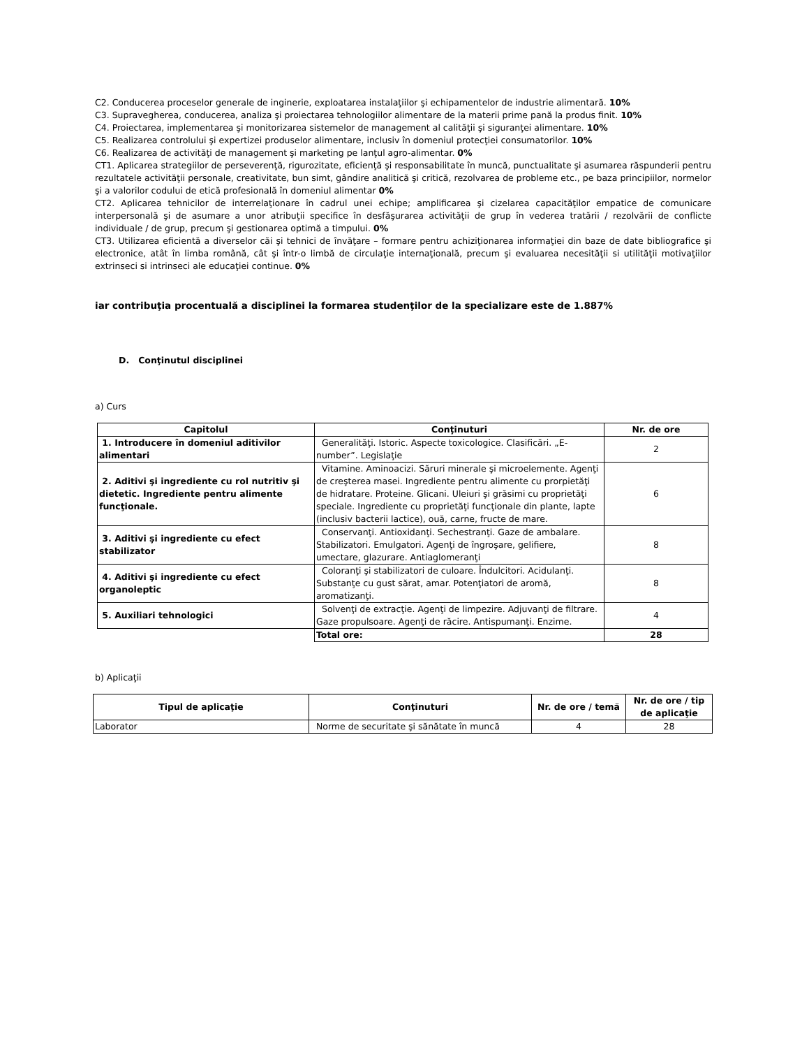C2. Conducerea proceselor generale de inginerie, exploatarea instalaţiilor şi echipamentelor de industrie alimentară. 10%
C3. Supravegherea, conducerea, analiza şi proiectarea tehnologiilor alimentare de la materii prime pană la produs finit. 10%
C4. Proiectarea, implementarea şi monitorizarea sistemelor de management al calităţii şi siguranţei alimentare. 10%
C5. Realizarea controlului şi expertizei produselor alimentare, inclusiv în domeniul protecţiei consumatorilor. 10%
C6. Realizarea de activităţi de management şi marketing pe lanţul agro-alimentar. 0%
CT1. Aplicarea strategiilor de perseverenţă, rigurozitate, eficienţă şi responsabilitate în muncă, punctualitate şi asumarea răspunderii pentru rezultatele activităţii personale, creativitate, bun simt, gândire analitică şi critică, rezolvarea de probleme etc., pe baza principiilor, normelor şi a valorilor codului de etică profesională în domeniul alimentar 0%
CT2. Aplicarea tehnicilor de interrelaţionare în cadrul unei echipe; amplificarea şi cizelarea capacităţilor empatice de comunicare interpersonală şi de asumare a unor atribuţii specifice în desfăşurarea activităţii de grup în vederea tratării / rezolvării de conflicte individuale / de grup, precum şi gestionarea optimă a timpului. 0%
CT3. Utilizarea eficientă a diverselor căi şi tehnici de învăţare – formare pentru achiziţionarea informaţiei din baze de date bibliografice şi electronice, atât în limba română, cât şi într-o limbă de circulaţie internaţională, precum şi evaluarea necesităţii si utilităţii motivaţiilor extrinseci si intrinseci ale educaţiei continue. 0%
iar contribuţia procentuală a disciplinei la formarea studenţilor de la specializare este de 1.887%
D. Conţinutul disciplinei
a) Curs
| Capitolul | Conţinuturi | Nr. de ore |
| --- | --- | --- |
| 1. Introducere în domeniul aditivilor alimentari | Generalităţi. Istoric. Aspecte toxicologice. Clasificări. „E-number”. Legislaţie | 2 |
| 2. Aditivi şi ingrediente cu rol nutritiv şi dietetic. Ingrediente pentru alimente funcţionale. | Vitamine. Aminoacizi. Săruri minerale şi microelemente. Agenţi de creşterea masei. Ingrediente pentru alimente cu prorpietăţi de hidratare. Proteine. Glicani. Uleiuri şi grăsimi cu proprietăţi speciale. Ingrediente cu proprietăţi funcţionale din plante, lapte (inclusiv bacterii lactice), ouă, carne, fructe de mare. | 6 |
| 3. Aditivi şi ingrediente cu efect stabilizator | Conservanţi. Antioxidanţi. Sechestranţi. Gaze de ambalare. Stabilizatori. Emulgatori. Agenţi de îngroşare, gelifiere, umectare, glazurare. Antiaglomeranţi | 8 |
| 4. Aditivi şi ingrediente cu efect organoleptic | Coloranţi şi stabilizatori de culoare. Îndulcitori. Acidulanţi. Substanţe cu gust sărat, amar. Potenţiatori de aromă, aromatizanţi. | 8 |
| 5. Auxiliari tehnologici | Solvenţi de extracţie. Agenţi de limpezire. Adjuvanţi de filtrare. Gaze propulsoare. Agenţi de răcire. Antispumanţi. Enzime. | 4 |
| | Total ore: | 28 |
b) Aplicaţii
| Tipul de aplicaţie | Conţinuturi | Nr. de ore / temă | Nr. de ore / tip de aplicaţie |
| --- | --- | --- | --- |
| Laborator | Norme de securitate şi sănătate în muncă | 4 | 28 |